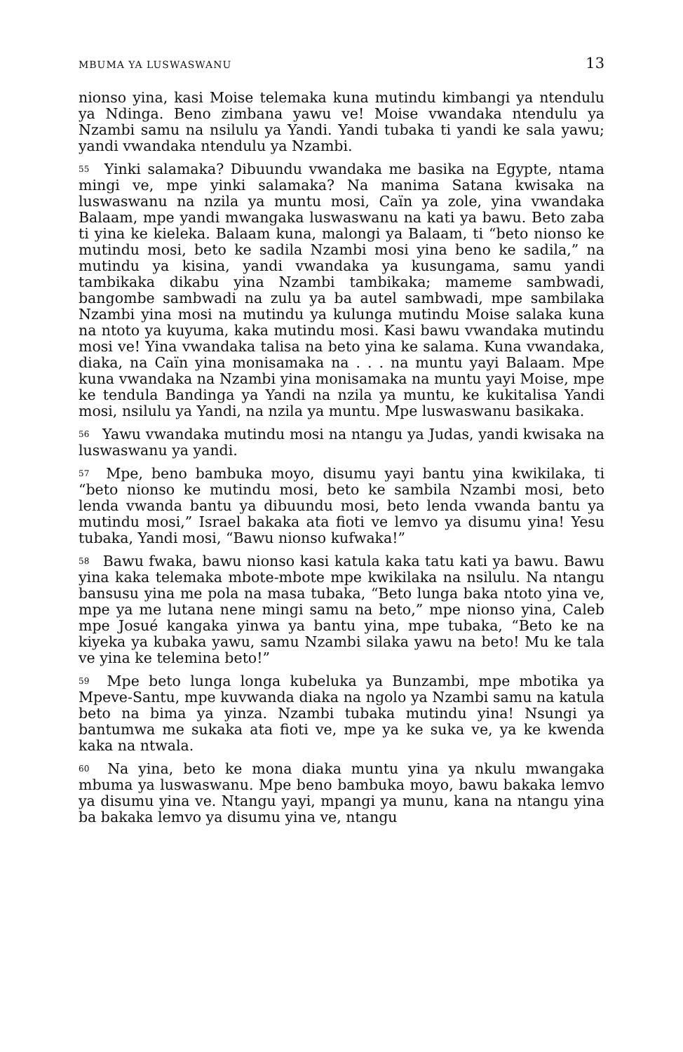MBUMA YA LUSWASWANU 13
nionso yina, kasi Moise telemaka kuna mutindu kimbangi ya ntendulu ya Ndinga. Beno zimbana yawu ve! Moise vwandaka ntendulu ya Nzambi samu na nsilulu ya Yandi. Yandi tubaka ti yandi ke sala yawu; yandi vwandaka ntendulu ya Nzambi.
<sup>55</sup> Yinki salamaka? Dibuundu vwandaka me basika na Egypte, ntama mingi ve, mpe yinki salamaka? Na manima Satana kwisaka na luswaswanu na nzila ya muntu mosi, Caïn ya zole, yina vwandaka Balaam, mpe yandi mwangaka luswaswanu na kati ya bawu. Beto zaba ti yina ke kieleka. Balaam kuna, malongi ya Balaam, ti “beto nionso ke mutindu mosi, beto ke sadila Nzambi mosi yina beno ke sadila,” na mutindu ya kisina, yandi vwandaka ya kusungama, samu yandi tambikaka dikabu yina Nzambi tambikaka; mameme sambwadi, bangombe sambwadi na zulu ya ba autel sambwadi, mpe sambilaka Nzambi yina mosi na mutindu ya kulunga mutindu Moise salaka kuna na ntoto ya kuyuma, kaka mutindu mosi. Kasi bawu vwandaka mutindu mosi ve! Yina vwandaka talisa na beto yina ke salama. Kuna vwandaka, diaka, na Caïn yina monisamaka na . . . na muntu yayi Balaam. Mpe kuna vwandaka na Nzambi yina monisamaka na muntu yayi Moise, mpe ke tendula Bandinga ya Yandi na nzila ya muntu, ke kukitalisa Yandi mosi, nsilulu ya Yandi, na nzila ya muntu. Mpe luswaswanu basikaka.
<sup>56</sup> Yawu vwandaka mutindu mosi na ntangu ya Judas, yandi kwisaka na luswaswanu ya yandi.
<sup>57</sup> Mpe, beno bambuka moyo, disumu yayi bantu yina kwikilaka, ti “beto nionso ke mutindu mosi, beto ke sambila Nzambi mosi, beto lenda vwanda bantu ya dibuundu mosi, beto lenda vwanda bantu ya mutindu mosi,” Israel bakaka ata fioti ve lemvo ya disumu yina! Yesu tubaka, Yandi mosi, “Bawu nionso kufwaka!”
<sup>58</sup> Bawu fwaka, bawu nionso kasi katula kaka tatu kati ya bawu. Bawu yina kaka telemaka mbote-mbote mpe kwikilaka na nsilulu. Na ntangu bansusu yina me pola na masa tubaka, “Beto lunga baka ntoto yina ve, mpe ya me lutana nene mingi samu na beto,” mpe nionso yina, Caleb mpe Josué kangaka yinwa ya bantu yina, mpe tubaka, “Beto ke na kiyeka ya kubaka yawu, samu Nzambi silaka yawu na beto! Mu ke tala ve yina ke telemina beto!”
<sup>59</sup> Mpe beto lunga longa kubeluka ya Bunzambi, mpe mbotika ya Mpeve-Santu, mpe kuvwanda diaka na ngolo ya Nzambi samu na katula beto na bima ya yinza. Nzambi tubaka mutindu yina! Nsungi ya bantumwa me sukaka ata fioti ve, mpe ya ke suka ve, ya ke kwenda kaka na ntwala.
<sup>60</sup> Na yina, beto ke mona diaka muntu yina ya nkulu mwangaka mbuma ya luswaswanu. Mpe beno bambuka moyo, bawu bakaka lemvo ya disumu yina ve. Ntangu yayi, mpangi ya munu, kana na ntangu yina ba bakaka lemvo ya disumu yina ve, ntangu